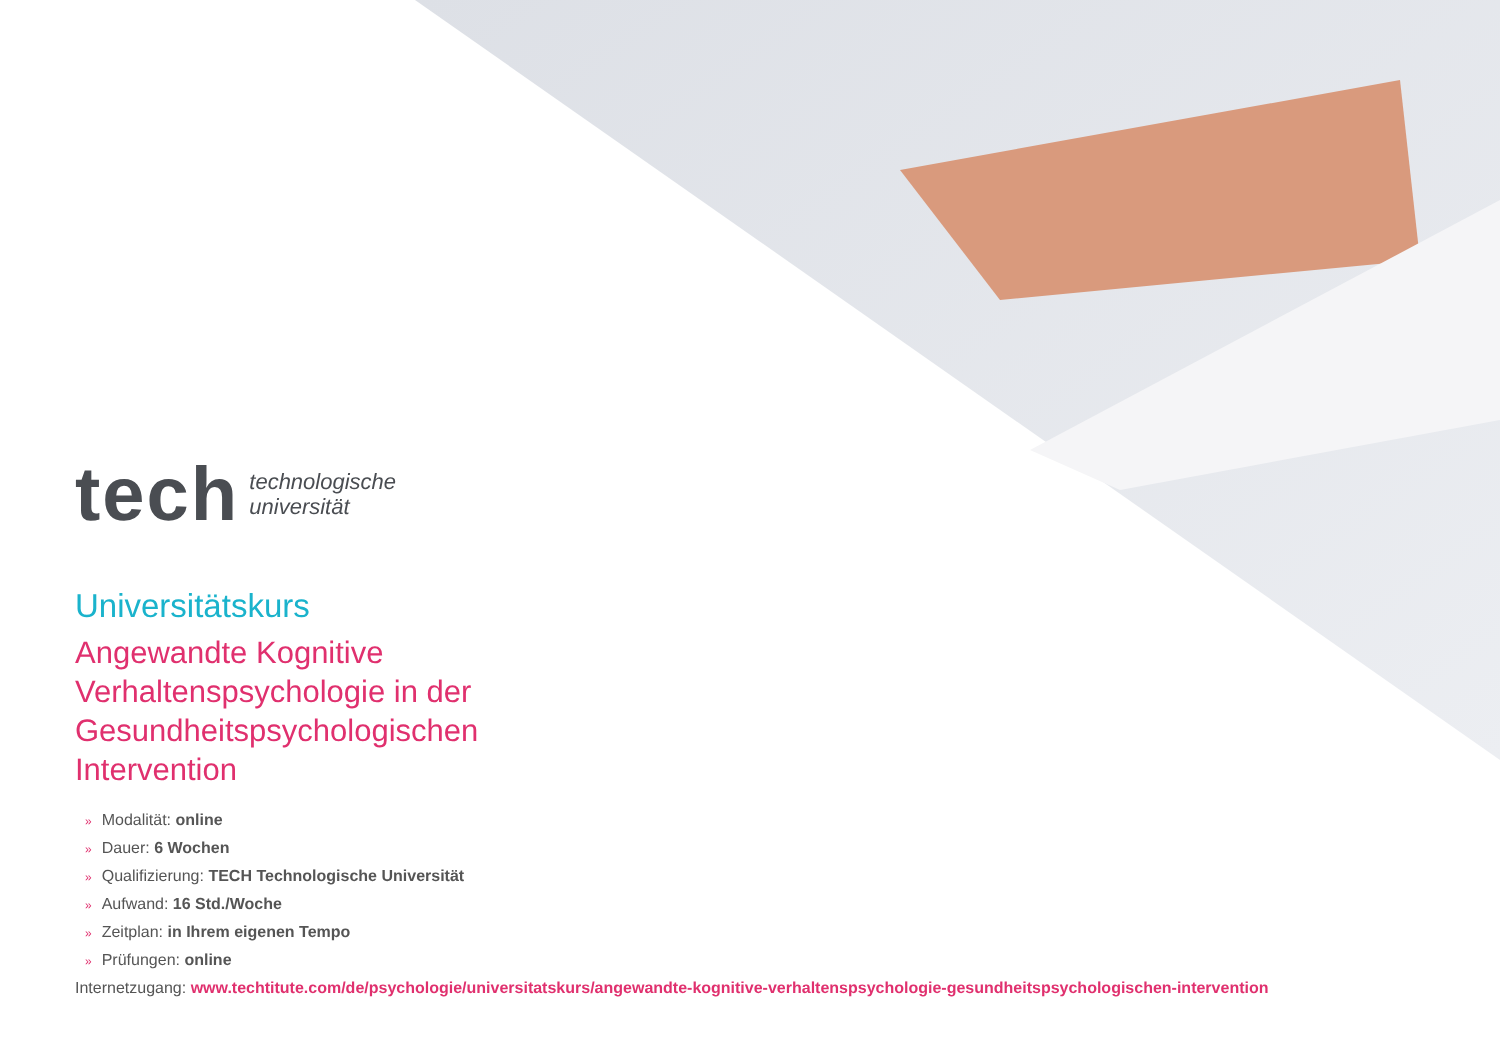tech
technologische
universität
Universitätskurs
Angewandte Kognitive Verhaltenspsychologie in der Gesundheitspsychologischen Intervention
» Modalität: online
» Dauer: 6 Wochen
» Qualifizierung: TECH Technologische Universität
» Aufwand: 16 Std./Woche
» Zeitplan: in Ihrem eigenen Tempo
» Prüfungen: online
Internetzugang: www.techtitute.com/de/psychologie/universitatskurs/angewandte-kognitive-verhaltenspsychologie-gesundheitspsychologischen-intervention